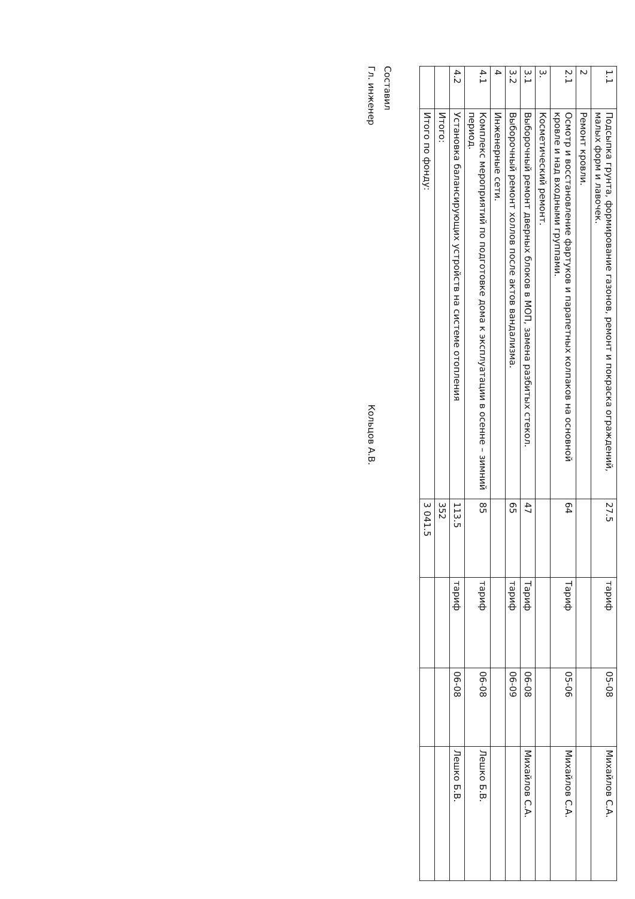| 1.1 | Подсыпка грунта, формирование газонов, ремонт и покраска ограждений, малых форм и лавочек. | 27.5 | тариф | 05-08 | Михайлов С.А. |
| 2 | Ремонт кровли. | | | | |
| 2.1 | Осмотр и восстановление фартуков и парапетных колпаков на основной кровле и над входными группами. | 64 | Тариф | 05-06 | Михайлов С.А. |
| 3. | Косметический ремонт. | | | | |
| 3.1 | Выборочный ремонт дверных блоков в МОП, замена разбитых стекол. | 47 | Тариф | 06-08 | Михайлов С.А. |
| 3.2 | Выборочный ремонт холлов после актов вандализма. | 65 | тариф | 06-09 | |
| 4 | Инженерные сети. | | | | |
| 4.1 | Комплекс мероприятий по подготовке дома к эксплуатации в осенне – зимний период. | 85 | тариф | 06-08 | Лешко Б.В. |
| 4.2 | Установка балансирующих устройств на системе отопления | 113.5 | тариф | 06-08 | Лешко Б.В. |
| | Итого: | 352 | | | |
| | Итого по фонду: | 3 041.5 | | | |
Составил
Гл. инженер Кольцов А.В.